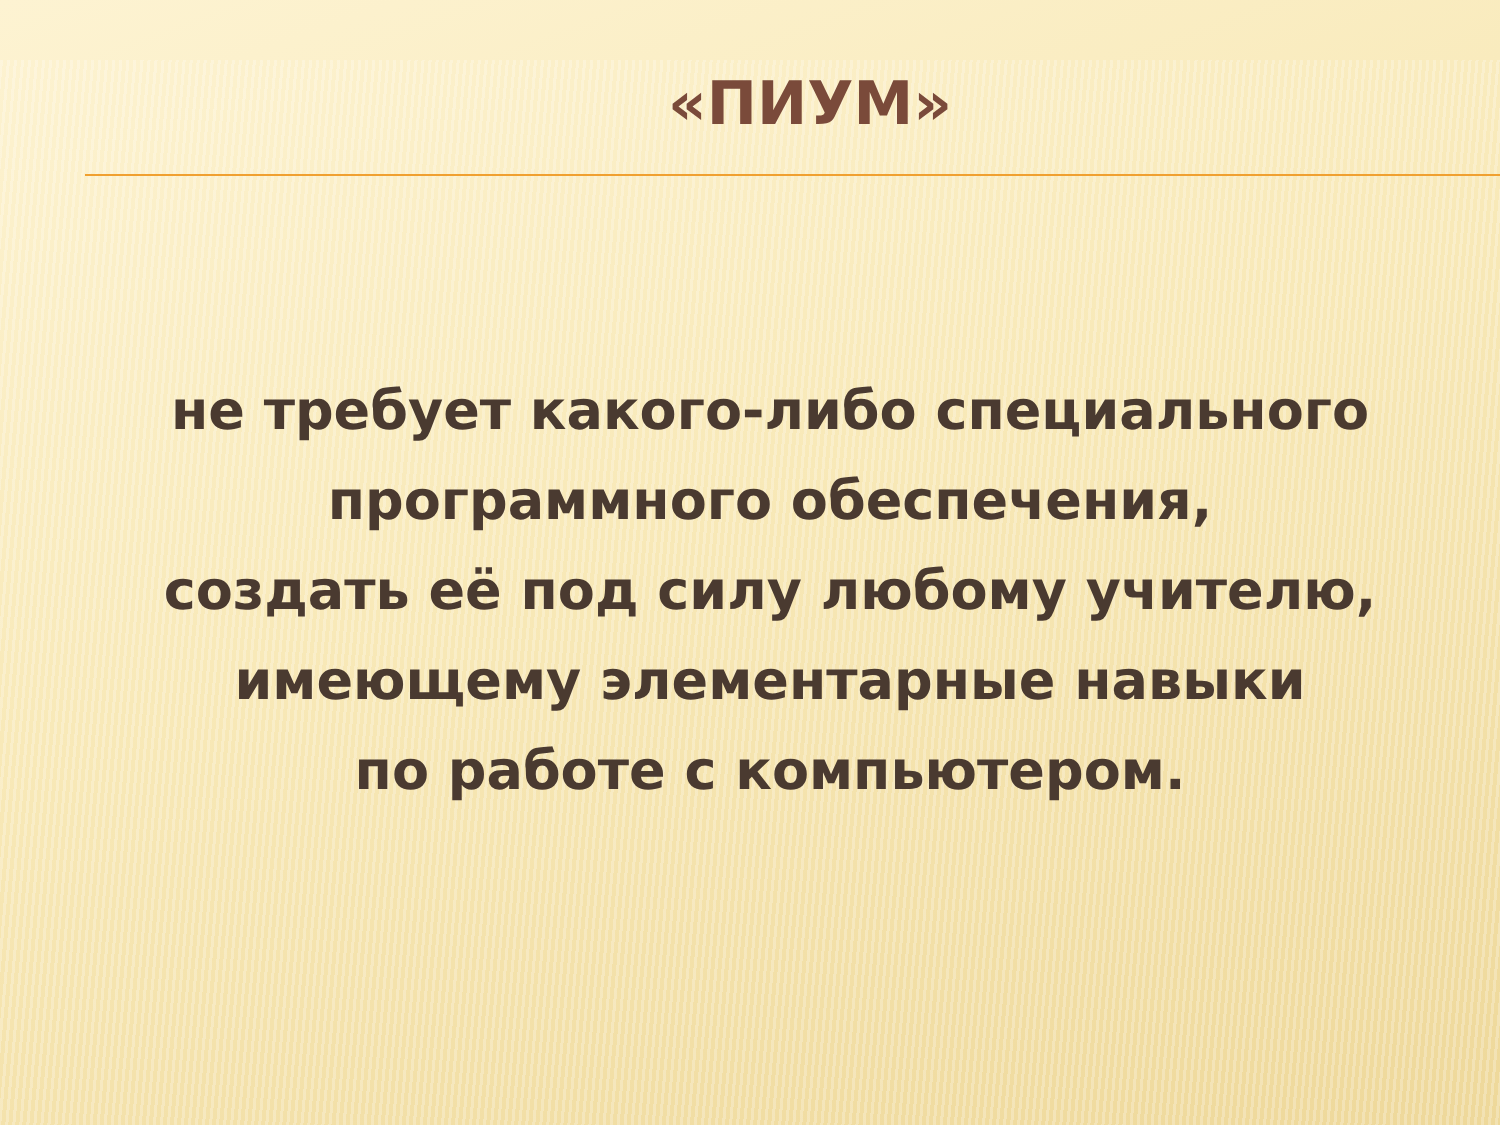«ПИУМ»
не требует какого-либо специального программного обеспечения,
создать её под силу любому учителю, имеющему элементарные навыки
по работе с компьютером.